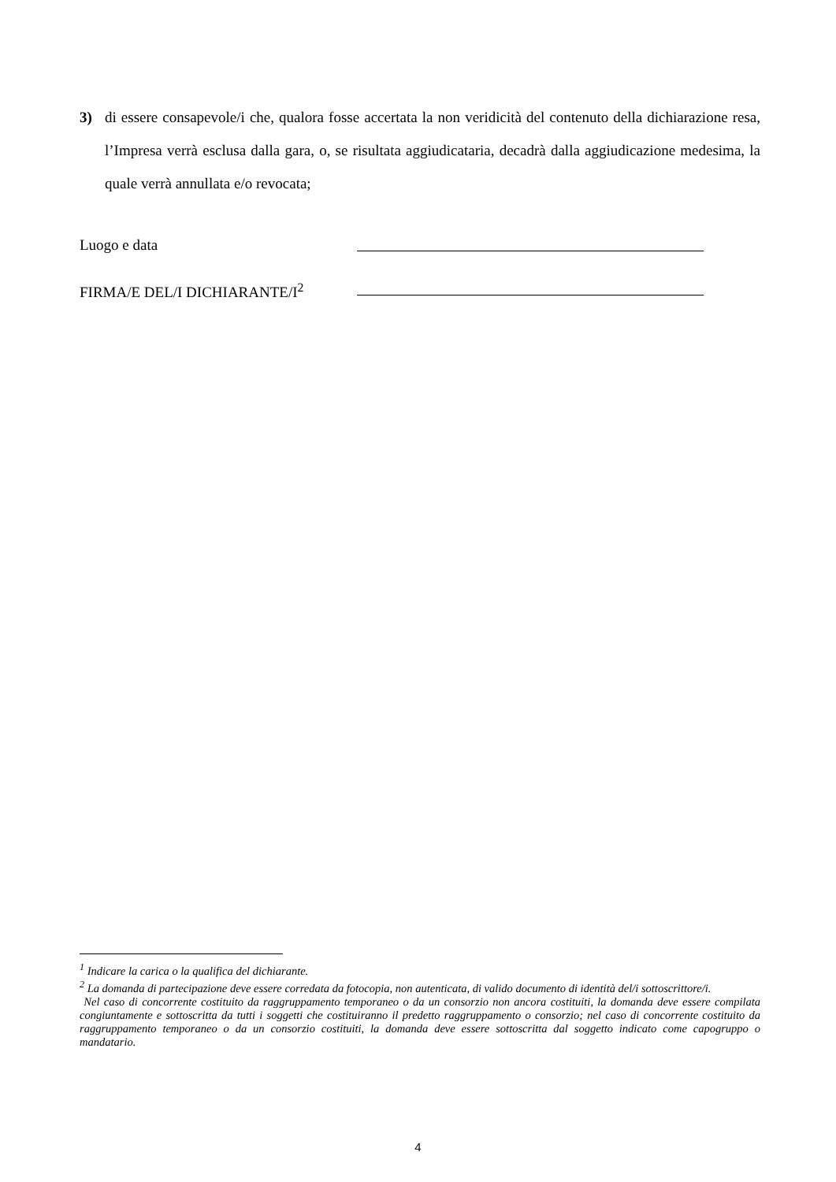3)
di essere consapevole/i che, qualora fosse accertata la non veridicità del contenuto della dichiarazione resa, l’Impresa verrà esclusa dalla gara, o, se risultata aggiudicataria, decadrà dalla aggiudicazione medesima, la quale verrà annullata e/o revocata;
Luogo e data
FIRMA/E DEL/I DICHIARANTE/I<sup>2</sup>
<sup>1</sup> Indicare la carica o la qualifica del dichiarante.
<sup>2</sup> La domanda di partecipazione deve essere corredata da fotocopia, non autenticata, di valido documento di identità del/i sottoscrittore/i.
Nel caso di concorrente costituito da raggruppamento temporaneo o da un consorzio non ancora costituiti, la domanda deve essere compilata congiuntamente e sottoscritta da tutti i soggetti che costituiranno il predetto raggruppamento o consorzio; nel caso di concorrente costituito da raggruppamento temporaneo o da un consorzio costituiti, la domanda deve essere sottoscritta dal soggetto indicato come capogruppo o mandatario.
4